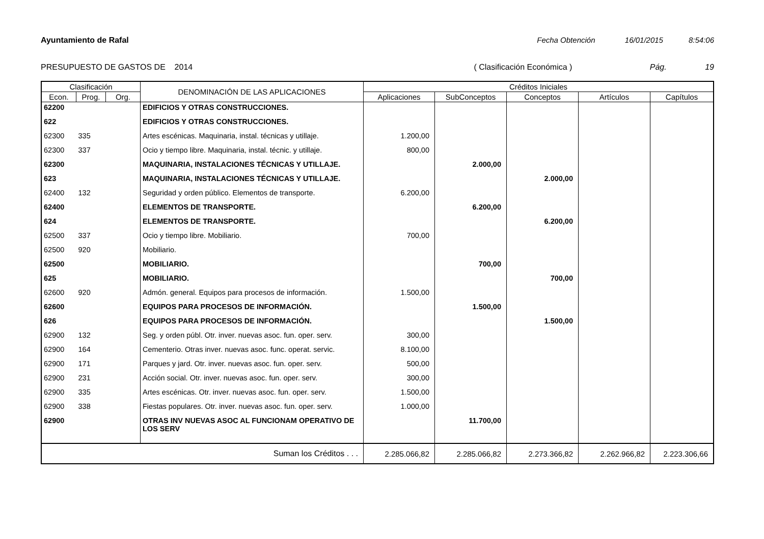Ayuntamiento de Rafal Fecha Obtención 16/01/2015 8:54:06
PRESUPUESTO DE GASTOS DE 2014 ( Clasificación Económica ) Pág. 19
| Clasificación | | | DENOMINACIÓN DE LAS APLICACIONES | Créditos Iniciales | | | | |
| --- | --- | --- | --- | --- | --- | --- | --- | --- |
| Econ. | Prog. | Org. | | Aplicaciones | SubConceptos | Conceptos | Artículos | Capítulos |
| 62200 | | | EDIFICIOS Y OTRAS CONSTRUCCIONES. | | | | | |
| 622 | | | EDIFICIOS Y OTRAS CONSTRUCCIONES. | | | | | |
| 62300 | 335 | | Artes escénicas. Maquinaria, instal. técnicas y utillaje. | 1.200,00 | | | | |
| 62300 | 337 | | Ocio y tiempo libre. Maquinaria, instal. técnic. y utillaje. | 800,00 | | | | |
| 62300 | | | MAQUINARIA, INSTALACIONES TÉCNICAS Y UTILLAJE. | | 2.000,00 | | | |
| 623 | | | MAQUINARIA, INSTALACIONES TÉCNICAS Y UTILLAJE. | | | 2.000,00 | | |
| 62400 | 132 | | Seguridad y orden público. Elementos de transporte. | 6.200,00 | | | | |
| 62400 | | | ELEMENTOS DE TRANSPORTE. | | 6.200,00 | | | |
| 624 | | | ELEMENTOS DE TRANSPORTE. | | | 6.200,00 | | |
| 62500 | 337 | | Ocio y tiempo libre. Mobiliario. | 700,00 | | | | |
| 62500 | 920 | | Mobiliario. | | | | | |
| 62500 | | | MOBILIARIO. | | 700,00 | | | |
| 625 | | | MOBILIARIO. | | | 700,00 | | |
| 62600 | 920 | | Admón. general. Equipos para procesos de información. | 1.500,00 | | | | |
| 62600 | | | EQUIPOS PARA PROCESOS DE INFORMACIÓN. | | 1.500,00 | | | |
| 626 | | | EQUIPOS PARA PROCESOS DE INFORMACIÓN. | | | 1.500,00 | | |
| 62900 | 132 | | Seg. y orden públ. Otr. inver. nuevas asoc. fun. oper. serv. | 300,00 | | | | |
| 62900 | 164 | | Cementerio. Otras inver. nuevas asoc. func. operat. servic. | 8.100,00 | | | | |
| 62900 | 171 | | Parques y jard. Otr. inver. nuevas asoc. fun. oper. serv. | 500,00 | | | | |
| 62900 | 231 | | Acción social. Otr. inver. nuevas asoc. fun. oper. serv. | 300,00 | | | | |
| 62900 | 335 | | Artes escénicas. Otr. inver. nuevas asoc. fun. oper. serv. | 1.500,00 | | | | |
| 62900 | 338 | | Fiestas populares. Otr. inver. nuevas asoc. fun. oper. serv. | 1.000,00 | | | | |
| 62900 | | | OTRAS INV NUEVAS ASOC AL FUNCIONAM OPERATIVO DE LOS SERV | | 11.700,00 | | | |
| Suman los Créditos . . . | | | | 2.285.066,82 | 2.285.066,82 | 2.273.366,82 | 2.262.966,82 | 2.223.306,66 |